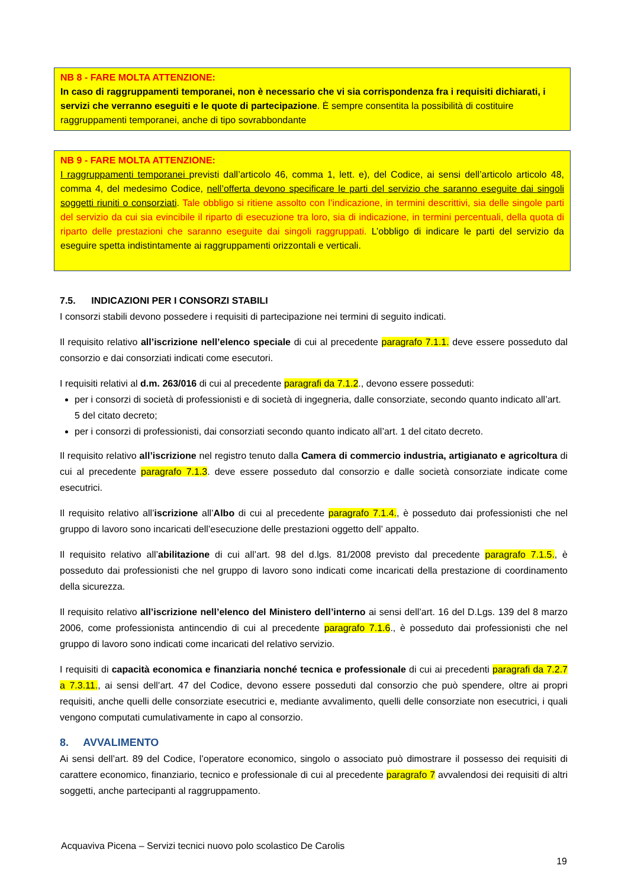NB 8 - FARE MOLTA ATTENZIONE:
In caso di raggruppamenti temporanei, non è necessario che vi sia corrispondenza fra i requisiti dichiarati, i servizi che verranno eseguiti e le quote di partecipazione. È sempre consentita la possibilità di costituire raggruppamenti temporanei, anche di tipo sovrabbondante
NB 9 - FARE MOLTA ATTENZIONE:
I raggruppamenti temporanei previsti dall’articolo 46, comma 1, lett. e), del Codice, ai sensi dell’articolo articolo 48, comma 4, del medesimo Codice, nell’offerta devono specificare le parti del servizio che saranno eseguite dai singoli soggetti riuniti o consorziati. Tale obbligo si ritiene assolto con l’indicazione, in termini descrittivi, sia delle singole parti del servizio da cui sia evincibile il riparto di esecuzione tra loro, sia di indicazione, in termini percentuali, della quota di riparto delle prestazioni che saranno eseguite dai singoli raggruppati. L’obbligo di indicare le parti del servizio da eseguire spetta indistintamente ai raggruppamenti orizzontali e verticali.
7.5. INDICAZIONI PER I CONSORZI STABILI
I consorzi stabili devono possedere i requisiti di partecipazione nei termini di seguito indicati.
Il requisito relativo all’iscrizione nell’elenco speciale di cui al precedente paragrafo 7.1.1. deve essere posseduto dal consorzio e dai consorziati indicati come esecutori.
I requisiti relativi al d.m. 263/016 di cui al precedente paragrafi da 7.1.2., devono essere posseduti:
per i consorzi di società di professionisti e di società di ingegneria, dalle consorziate, secondo quanto indicato all’art. 5 del citato decreto;
per i consorzi di professionisti, dai consorziati secondo quanto indicato all’art. 1 del citato decreto.
Il requisito relativo all’iscrizione nel registro tenuto dalla Camera di commercio industria, artigianato e agricoltura di cui al precedente paragrafo 7.1.3. deve essere posseduto dal consorzio e dalle società consorziate indicate come esecutrici.
Il requisito relativo all’iscrizione all’Albo di cui al precedente paragrafo 7.1.4., è posseduto dai professionisti che nel gruppo di lavoro sono incaricati dell’esecuzione delle prestazioni oggetto dell’ appalto.
Il requisito relativo all’abilitazione di cui all’art. 98 del d.lgs. 81/2008 previsto dal precedente paragrafo 7.1.5., è posseduto dai professionisti che nel gruppo di lavoro sono indicati come incaricati della prestazione di coordinamento della sicurezza.
Il requisito relativo all’iscrizione nell’elenco del Ministero dell’interno ai sensi dell’art. 16 del D.Lgs. 139 del 8 marzo 2006, come professionista antincendio di cui al precedente paragrafo 7.1.6., è posseduto dai professionisti che nel gruppo di lavoro sono indicati come incaricati del relativo servizio.
I requisiti di capacità economica e finanziaria nonché tecnica e professionale di cui ai precedenti paragrafi da 7.2.7 a 7.3.11., ai sensi dell’art. 47 del Codice, devono essere posseduti dal consorzio che può spendere, oltre ai propri requisiti, anche quelli delle consorziate esecutrici e, mediante avvalimento, quelli delle consorziate non esecutrici, i quali vengono computati cumulativamente in capo al consorzio.
8. AVVALIMENTO
Ai sensi dell’art. 89 del Codice, l’operatore economico, singolo o associato può dimostrare il possesso dei requisiti di carattere economico, finanziario, tecnico e professionale di cui al precedente paragrafo 7 avvalendosi dei requisiti di altri soggetti, anche partecipanti al raggruppamento.
Acquaviva Picena – Servizi tecnici nuovo polo scolastico De Carolis
19